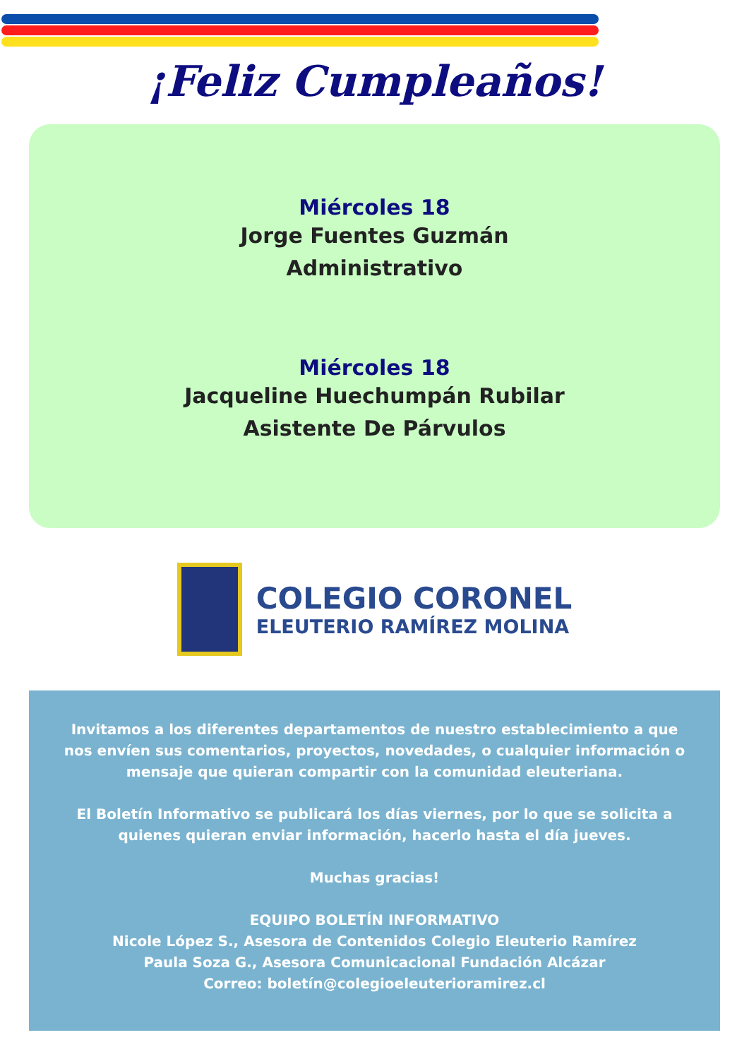¡Feliz Cumpleaños!
Miércoles 18
Jorge Fuentes Guzmán
Administrativo
Miércoles 18
Jacqueline Huechumpán Rubilar
Asistente De Párvulos
COLEGIO CORONEL
ELEUTERIO RAMÍREZ MOLINA
Invitamos a los diferentes departamentos de nuestro establecimiento a que nos envíen sus comentarios, proyectos, novedades, o cualquier información o mensaje que quieran compartir con la comunidad eleuteriana.
El Boletín Informativo se publicará los días viernes, por lo que se solicita a quienes quieran enviar información, hacerlo hasta el día jueves.
Muchas gracias!
EQUIPO BOLETÍN INFORMATIVO
Nicole López S., Asesora de Contenidos Colegio Eleuterio Ramírez
Paula Soza G., Asesora Comunicacional Fundación Alcázar
Correo: boletín@colegioeleuterioramirez.cl